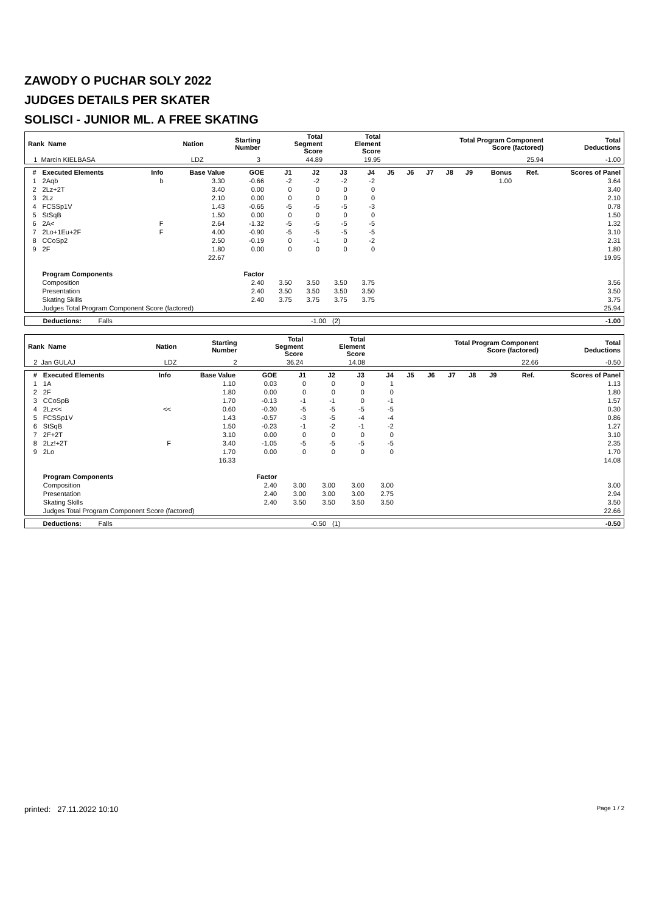ZAWODY O PUCHAR SOLY 2022
JUDGES DETAILS PER SKATER
SOLISCI - JUNIOR ML. A FREE SKATING
| Rank Name | Nation | Starting Number | Total Segment Score | Total Element Score | Total Program Component Score (factored) | Total Deductions |
| --- | --- | --- | --- | --- | --- | --- |
| 1 Marcin KIELBASA | LDZ | 3 | 44.89 | 19.95 | 25.94 | -1.00 |
| # | Executed Elements | Info | Base Value | GOE | J1 | J2 | J3 | J4 | J5 | J6 | J7 | J8 | J9 | Bonus | Ref. | Scores of Panel |
| --- | --- | --- | --- | --- | --- | --- | --- | --- | --- | --- | --- | --- | --- | --- | --- | --- |
| 1 | 2Aqb | b | 3.30 | -0.66 | -2 | -2 | -2 | -2 | | | | | | 1.00 | | 3.64 |
| 2 | 2Lz+2T | | 3.40 | 0.00 | 0 | 0 | 0 | 0 | | | | | | | | 3.40 |
| 3 | 2Lz | | 2.10 | 0.00 | 0 | 0 | 0 | 0 | | | | | | | | 2.10 |
| 4 | FCSSp1V | | 1.43 | -0.65 | -5 | -5 | -5 | -3 | | | | | | | | 0.78 |
| 5 | StSqB | | 1.50 | 0.00 | 0 | 0 | 0 | 0 | | | | | | | | 1.50 |
| 6 | 2A< | F | 2.64 | -1.32 | -5 | -5 | -5 | -5 | | | | | | | | 1.32 |
| 7 | 2Lo+1Eu+2F | F | 4.00 | -0.90 | -5 | -5 | -5 | -5 | | | | | | | | 3.10 |
| 8 | CCoSp2 | | 2.50 | -0.19 | 0 | -1 | 0 | -2 | | | | | | | | 2.31 |
| 9 | 2F | | 1.80 | 0.00 | 0 | 0 | 0 | 0 | | | | | | | | 1.80 |
| | | | 22.67 | | | | | | | | | | | | | 19.95 |
| | Program Components | | | Factor | | | | | | | | | | | | |
| | Composition | | | 2.40 | 3.50 | 3.50 | 3.50 | 3.75 | | | | | | | | 3.56 |
| | Presentation | | | 2.40 | 3.50 | 3.50 | 3.50 | 3.50 | | | | | | | | 3.50 |
| | Skating Skills | | | 2.40 | 3.75 | 3.75 | 3.75 | 3.75 | | | | | | | | 3.75 |
| | Judges Total Program Component Score (factored) | | | | | | | | | | | | | | | 25.94 |
| Deductions: Falls | -1.00 | (2) | -1.00 |
| Rank Name | Nation | Starting Number | Total Segment Score | Total Element Score | Total Program Component Score (factored) | Total Deductions |
| --- | --- | --- | --- | --- | --- | --- |
| 2 Jan GULAJ | LDZ | 2 | 36.24 | 14.08 | 22.66 | -0.50 |
| # | Executed Elements | Info | Base Value | GOE | J1 | J2 | J3 | J4 | J5 | J6 | J7 | J8 | J9 | | Ref. | Scores of Panel |
| --- | --- | --- | --- | --- | --- | --- | --- | --- | --- | --- | --- | --- | --- | --- | --- | --- |
| 1 | 1A | | 1.10 | 0.03 | 0 | 0 | 0 | 1 | | | | | | | | 1.13 |
| 2 | 2F | | 1.80 | 0.00 | 0 | 0 | 0 | 0 | | | | | | | | 1.80 |
| 3 | CCoSpB | | 1.70 | -0.13 | -1 | -1 | 0 | -1 | | | | | | | | 1.57 |
| 4 | 2Lz<< | << | 0.60 | -0.30 | -5 | -5 | -5 | -5 | | | | | | | | 0.30 |
| 5 | FCSSp1V | | 1.43 | -0.57 | -3 | -5 | -4 | -4 | | | | | | | | 0.86 |
| 6 | StSqB | | 1.50 | -0.23 | -1 | -2 | -1 | -2 | | | | | | | | 1.27 |
| 7 | 2F+2T | | 3.10 | 0.00 | 0 | 0 | 0 | 0 | | | | | | | | 3.10 |
| 8 | 2Lz!+2T | F | 3.40 | -1.05 | -5 | -5 | -5 | -5 | | | | | | | | 2.35 |
| 9 | 2Lo | | 1.70 | 0.00 | 0 | 0 | 0 | 0 | | | | | | | | 1.70 |
| | | | 16.33 | | | | | | | | | | | | | 14.08 |
| | Program Components | | | Factor | | | | | | | | | | | | |
| | Composition | | | 2.40 | 3.00 | 3.00 | 3.00 | 3.00 | | | | | | | | 3.00 |
| | Presentation | | | 2.40 | 3.00 | 3.00 | 3.00 | 2.75 | | | | | | | | 2.94 |
| | Skating Skills | | | 2.40 | 3.50 | 3.50 | 3.50 | 3.50 | | | | | | | | 3.50 |
| | Judges Total Program Component Score (factored) | | | | | | | | | | | | | | | 22.66 |
| Deductions: Falls | -0.50 | (1) | -0.50 |
printed: 27.11.2022 10:10 Page 1 / 2